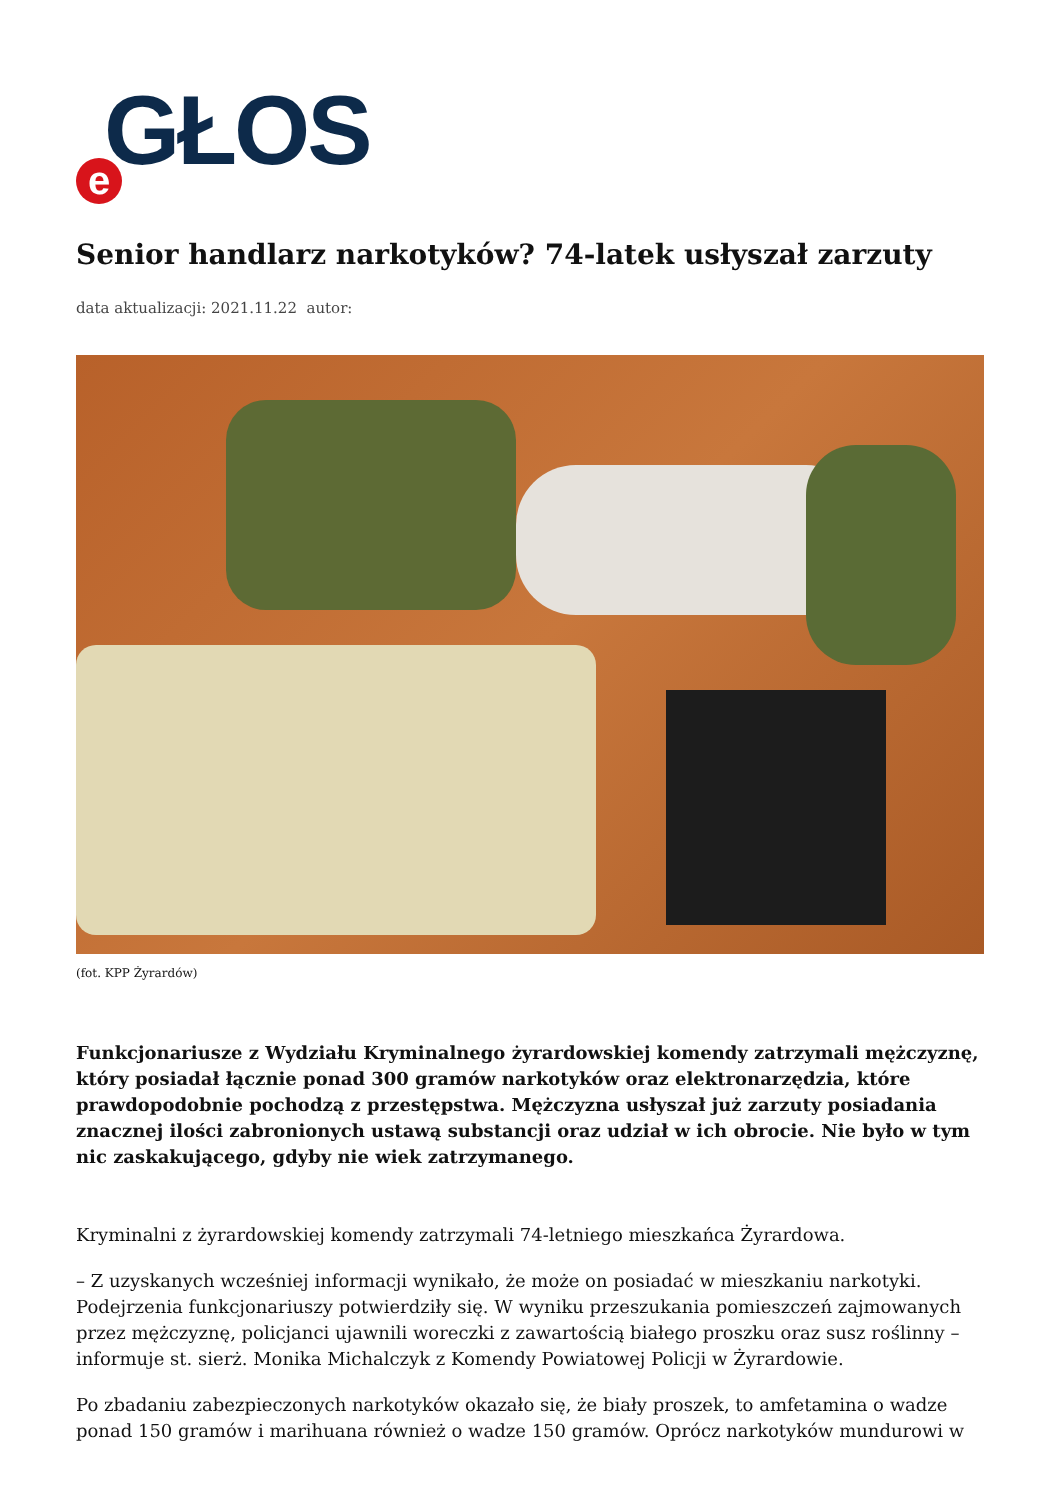e GŁOS
Senior handlarz narkotyków? 74-latek usłyszał zarzuty
data aktualizacji: 2021.11.22 autor:
(fot. KPP Żyrardów)
Funkcjonariusze z Wydziału Kryminalnego żyrardowskiej komendy zatrzymali mężczyznę, który posiadał łącznie ponad 300 gramów narkotyków oraz elektronarzędzia, które prawdopodobnie pochodzą z przestępstwa. Mężczyzna usłyszał już zarzuty posiadania znacznej ilości zabronionych ustawą substancji oraz udział w ich obrocie. Nie było w tym nic zaskakującego, gdyby nie wiek zatrzymanego.
Kryminalni z żyrardowskiej komendy zatrzymali 74-letniego mieszkańca Żyrardowa.
– Z uzyskanych wcześniej informacji wynikało, że może on posiadać w mieszkaniu narkotyki. Podejrzenia funkcjonariuszy potwierdziły się. W wyniku przeszukania pomieszczeń zajmowanych przez mężczyznę, policjanci ujawnili woreczki z zawartością białego proszku oraz susz roślinny – informuje st. sierż. Monika Michalczyk z Komendy Powiatowej Policji w Żyrardowie.
Po zbadaniu zabezpieczonych narkotyków okazało się, że biały proszek, to amfetamina o wadze ponad 150 gramów i marihuana również o wadze 150 gramów. Oprócz narkotyków mundurowi w